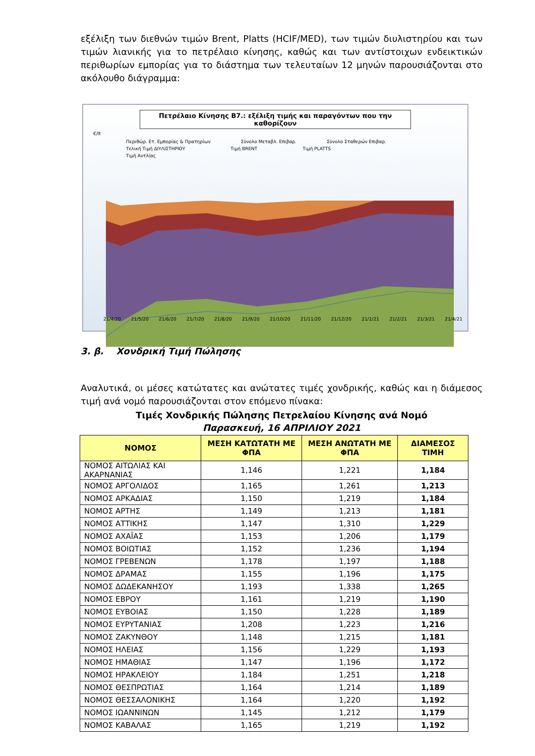εξέλιξη των διεθνών τιμών Brent, Platts (HCIF/MED), των τιμών διυλιστηρίου και των τιμών λιανικής για το πετρέλαιο κίνησης, καθώς και των αντίστοιχων ενδεικτικών περιθωρίων εμπορίας για το διάστημα των τελευταίων 12 μηνών παρουσιάζονται στο ακόλουθο διάγραμμα:
Πετρέλαιο Κίνησης Β7.: εξέλιξη τιμής και παραγόντων που την καθορίζουν
€/lt
Περιθώρ. Ετ. Εμπορίας & Πρατηρίων Σύνολο Μεταβλ. Επιβαρ. Σύνολο Σταθερών Επιβαρ.
Τελική Τιμή ΔΙΥΛΙΣΤΗΡΙΟΥ Τιμή BRENT Τιμή PLATTS
Τιμή Αντλίας
21/4/20 21/5/20 21/6/20 21/7/20 21/8/20 21/9/20 21/10/20 21/11/20 21/12/20 21/1/21 21/2/21 21/3/21 21/4/21
3. β. Χονδρική Τιμή Πώλησης
Αναλυτικά, οι μέσες κατώτατες και ανώτατες τιμές χονδρικής, καθώς και η διάμεσος τιμή ανά νομό παρουσιάζονται στον επόμενο πίνακα:
Τιμές Χονδρικής Πώλησης Πετρελαίου Κίνησης ανά Νομό
Παρασκευή, 16 ΑΠΡΙΛΙΟΥ 2021
| ΝΟΜΟΣ | ΜΕΣΗ ΚΑΤΩΤΑΤΗ ΜΕ ΦΠΑ | ΜΕΣΗ ΑΝΩΤΑΤΗ ΜΕ ΦΠΑ | ΔΙΑΜΕΣΟΣ ΤΙΜΗ |
| --- | --- | --- | --- |
| ΝΟΜΟΣ ΑΙΤΩΛΙΑΣ ΚΑΙ ΑΚΑΡΝΑΝΙΑΣ | 1,146 | 1,221 | 1,184 |
| ΝΟΜΟΣ ΑΡΓΟΛΙΔΟΣ | 1,165 | 1,261 | 1,213 |
| ΝΟΜΟΣ ΑΡΚΑΔΙΑΣ | 1,150 | 1,219 | 1,184 |
| ΝΟΜΟΣ ΑΡΤΗΣ | 1,149 | 1,213 | 1,181 |
| ΝΟΜΟΣ ΑΤΤΙΚΗΣ | 1,147 | 1,310 | 1,229 |
| ΝΟΜΟΣ ΑΧΑΪΑΣ | 1,153 | 1,206 | 1,179 |
| ΝΟΜΟΣ ΒΟΙΩΤΙΑΣ | 1,152 | 1,236 | 1,194 |
| ΝΟΜΟΣ ΓΡΕΒΕΝΩΝ | 1,178 | 1,197 | 1,188 |
| ΝΟΜΟΣ ΔΡΑΜΑΣ | 1,155 | 1,196 | 1,175 |
| ΝΟΜΟΣ ΔΩΔΕΚΑΝΗΣΟΥ | 1,193 | 1,338 | 1,265 |
| ΝΟΜΟΣ ΕΒΡΟΥ | 1,161 | 1,219 | 1,190 |
| ΝΟΜΟΣ ΕΥΒΟΙΑΣ | 1,150 | 1,228 | 1,189 |
| ΝΟΜΟΣ ΕΥΡΥΤΑΝΙΑΣ | 1,208 | 1,223 | 1,216 |
| ΝΟΜΟΣ ΖΑΚΥΝΘΟΥ | 1,148 | 1,215 | 1,181 |
| ΝΟΜΟΣ ΗΛΕΙΑΣ | 1,156 | 1,229 | 1,193 |
| ΝΟΜΟΣ ΗΜΑΘΙΑΣ | 1,147 | 1,196 | 1,172 |
| ΝΟΜΟΣ ΗΡΑΚΛΕΙΟΥ | 1,184 | 1,251 | 1,218 |
| ΝΟΜΟΣ ΘΕΣΠΡΩΤΙΑΣ | 1,164 | 1,214 | 1,189 |
| ΝΟΜΟΣ ΘΕΣΣΑΛΟΝΙΚΗΣ | 1,164 | 1,220 | 1,192 |
| ΝΟΜΟΣ ΙΩΑΝΝΙΝΩΝ | 1,145 | 1,212 | 1,179 |
| ΝΟΜΟΣ ΚΑΒΑΛΑΣ | 1,165 | 1,219 | 1,192 |